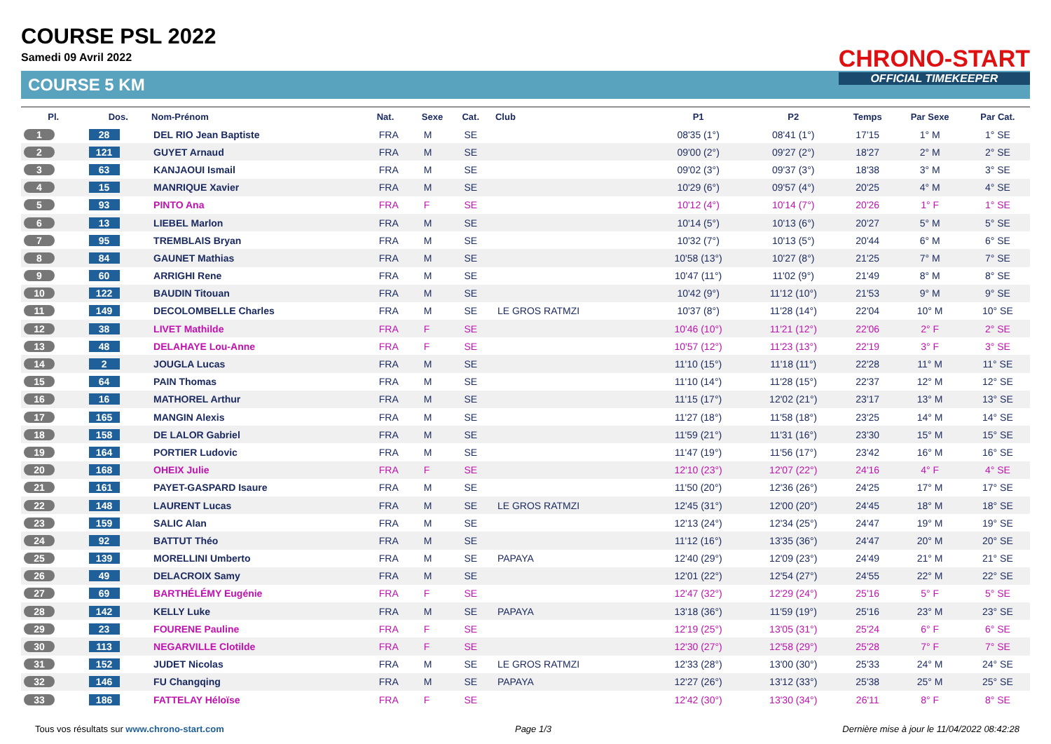COURSE PSL 2022
Samedi 09 Avril 2022
COURSE 5 KM
CHRONO-START
OFFICIAL TIMEKEEPER
| Pl. | Dos. | Nom-Prénom | Nat. | Sexe | Cat. | Club | P1 | P2 | Temps | Par Sexe | Par Cat. |
| --- | --- | --- | --- | --- | --- | --- | --- | --- | --- | --- | --- |
| 1 | 28 | DEL RIO Jean Baptiste | FRA | M | SE | | 08'35 (1°) | 08'41 (1°) | 17'15 | 1° M | 1° SE |
| 2 | 121 | GUYET Arnaud | FRA | M | SE | | 09'00 (2°) | 09'27 (2°) | 18'27 | 2° M | 2° SE |
| 3 | 63 | KANJAOUI Ismail | FRA | M | SE | | 09'02 (3°) | 09'37 (3°) | 18'38 | 3° M | 3° SE |
| 4 | 15 | MANRIQUE Xavier | FRA | M | SE | | 10'29 (6°) | 09'57 (4°) | 20'25 | 4° M | 4° SE |
| 5 | 93 | PINTO Ana | FRA | F | SE | | 10'12 (4°) | 10'14 (7°) | 20'26 | 1° F | 1° SE |
| 6 | 13 | LIEBEL Marlon | FRA | M | SE | | 10'14 (5°) | 10'13 (6°) | 20'27 | 5° M | 5° SE |
| 7 | 95 | TREMBLAIS Bryan | FRA | M | SE | | 10'32 (7°) | 10'13 (5°) | 20'44 | 6° M | 6° SE |
| 8 | 84 | GAUNET Mathias | FRA | M | SE | | 10'58 (13°) | 10'27 (8°) | 21'25 | 7° M | 7° SE |
| 9 | 60 | ARRIGHI Rene | FRA | M | SE | | 10'47 (11°) | 11'02 (9°) | 21'49 | 8° M | 8° SE |
| 10 | 122 | BAUDIN Titouan | FRA | M | SE | | 10'42 (9°) | 11'12 (10°) | 21'53 | 9° M | 9° SE |
| 11 | 149 | DECOLOMBELLE Charles | FRA | M | SE | LE GROS RATMZI | 10'37 (8°) | 11'28 (14°) | 22'04 | 10° M | 10° SE |
| 12 | 38 | LIVET Mathilde | FRA | F | SE | | 10'46 (10°) | 11'21 (12°) | 22'06 | 2° F | 2° SE |
| 13 | 48 | DELAHAYE Lou-Anne | FRA | F | SE | | 10'57 (12°) | 11'23 (13°) | 22'19 | 3° F | 3° SE |
| 14 | 2 | JOUGLA Lucas | FRA | M | SE | | 11'10 (15°) | 11'18 (11°) | 22'28 | 11° M | 11° SE |
| 15 | 64 | PAIN Thomas | FRA | M | SE | | 11'10 (14°) | 11'28 (15°) | 22'37 | 12° M | 12° SE |
| 16 | 16 | MATHOREL Arthur | FRA | M | SE | | 11'15 (17°) | 12'02 (21°) | 23'17 | 13° M | 13° SE |
| 17 | 165 | MANGIN Alexis | FRA | M | SE | | 11'27 (18°) | 11'58 (18°) | 23'25 | 14° M | 14° SE |
| 18 | 158 | DE LALOR Gabriel | FRA | M | SE | | 11'59 (21°) | 11'31 (16°) | 23'30 | 15° M | 15° SE |
| 19 | 164 | PORTIER Ludovic | FRA | M | SE | | 11'47 (19°) | 11'56 (17°) | 23'42 | 16° M | 16° SE |
| 20 | 168 | OHEIX Julie | FRA | F | SE | | 12'10 (23°) | 12'07 (22°) | 24'16 | 4° F | 4° SE |
| 21 | 161 | PAYET-GASPARD Isaure | FRA | M | SE | | 11'50 (20°) | 12'36 (26°) | 24'25 | 17° M | 17° SE |
| 22 | 148 | LAURENT Lucas | FRA | M | SE | LE GROS RATMZI | 12'45 (31°) | 12'00 (20°) | 24'45 | 18° M | 18° SE |
| 23 | 159 | SALIC Alan | FRA | M | SE | | 12'13 (24°) | 12'34 (25°) | 24'47 | 19° M | 19° SE |
| 24 | 92 | BATTUT Théo | FRA | M | SE | | 11'12 (16°) | 13'35 (36°) | 24'47 | 20° M | 20° SE |
| 25 | 139 | MORELLINI Umberto | FRA | M | SE | PAPAYA | 12'40 (29°) | 12'09 (23°) | 24'49 | 21° M | 21° SE |
| 26 | 49 | DELACROIX Samy | FRA | M | SE | | 12'01 (22°) | 12'54 (27°) | 24'55 | 22° M | 22° SE |
| 27 | 69 | BARTHÉLÉMY Eugénie | FRA | F | SE | | 12'47 (32°) | 12'29 (24°) | 25'16 | 5° F | 5° SE |
| 28 | 142 | KELLY Luke | FRA | M | SE | PAPAYA | 13'18 (36°) | 11'59 (19°) | 25'16 | 23° M | 23° SE |
| 29 | 23 | FOURENE Pauline | FRA | F | SE | | 12'19 (25°) | 13'05 (31°) | 25'24 | 6° F | 6° SE |
| 30 | 113 | NEGARVILLE Clotilde | FRA | F | SE | | 12'30 (27°) | 12'58 (29°) | 25'28 | 7° F | 7° SE |
| 31 | 152 | JUDET Nicolas | FRA | M | SE | LE GROS RATMZI | 12'33 (28°) | 13'00 (30°) | 25'33 | 24° M | 24° SE |
| 32 | 146 | FU Changqing | FRA | M | SE | PAPAYA | 12'27 (26°) | 13'12 (33°) | 25'38 | 25° M | 25° SE |
| 33 | 186 | FATTELAY Héloïse | FRA | F | SE | | 12'42 (30°) | 13'30 (34°) | 26'11 | 8° F | 8° SE |
Tous vos résultats sur www.chrono-start.com Page 1/3 Dernière mise à jour le 11/04/2022 08:42:28